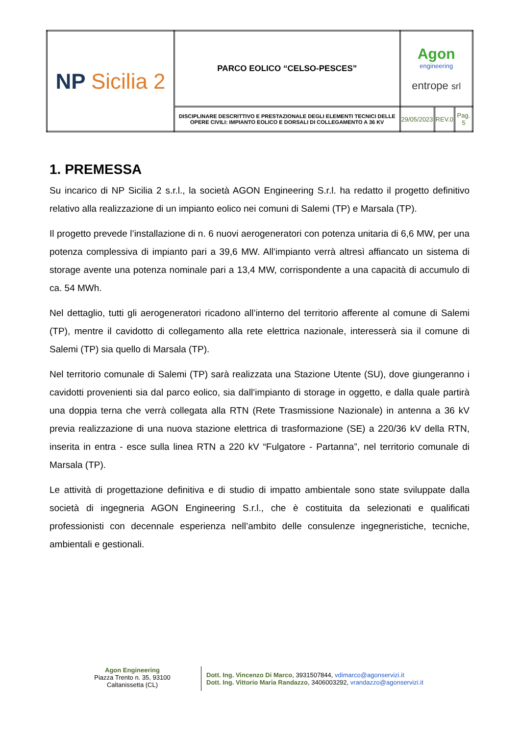| NP Sicilia 2 | PARCO EOLICO “CELSO-PESCES” | Agon engineering entrope srl | | |
| | DISCIPLINARE DESCRITTIVO E PRESTAZIONALE DEGLI ELEMENTI TECNICI DELLE OPERE CIVILI: IMPIANTO EOLICO E DORSALI DI COLLEGAMENTO A 36 KV | 29/05/2023 | REV.0 | Pag. 5 |
1. PREMESSA
Su incarico di NP Sicilia 2 s.r.l., la società AGON Engineering S.r.l. ha redatto il progetto definitivo relativo alla realizzazione di un impianto eolico nei comuni di Salemi (TP) e Marsala (TP).
Il progetto prevede l’installazione di n. 6 nuovi aerogeneratori con potenza unitaria di 6,6 MW, per una potenza complessiva di impianto pari a 39,6 MW. All’impianto verrà altresì affiancato un sistema di storage avente una potenza nominale pari a 13,4 MW, corrispondente a una capacità di accumulo di ca. 54 MWh.
Nel dettaglio, tutti gli aerogeneratori ricadono all’interno del territorio afferente al comune di Salemi (TP), mentre il cavidotto di collegamento alla rete elettrica nazionale, interesserà sia il comune di Salemi (TP) sia quello di Marsala (TP).
Nel territorio comunale di Salemi (TP) sarà realizzata una Stazione Utente (SU), dove giungeranno i cavidotti provenienti sia dal parco eolico, sia dall’impianto di storage in oggetto, e dalla quale partirà una doppia terna che verrà collegata alla RTN (Rete Trasmissione Nazionale) in antenna a 36 kV previa realizzazione di una nuova stazione elettrica di trasformazione (SE) a 220/36 kV della RTN, inserita in entra - esce sulla linea RTN a 220 kV “Fulgatore - Partanna”, nel territorio comunale di Marsala (TP).
Le attività di progettazione definitiva e di studio di impatto ambientale sono state sviluppate dalla società di ingegneria AGON Engineering S.r.l., che è costituita da selezionati e qualificati professionisti con decennale esperienza nell’ambito delle consulenze ingegneristiche, tecniche, ambientali e gestionali.
Agon Engineering
Piazza Trento n. 35, 93100
Caltanissetta (CL)
Dott. Ing. Vincenzo Di Marco, 3931507844, vdimarco@agonservizi.it
Dott. Ing. Vittorio Maria Randazzo, 3406003292, vrandazzo@agonservizi.it